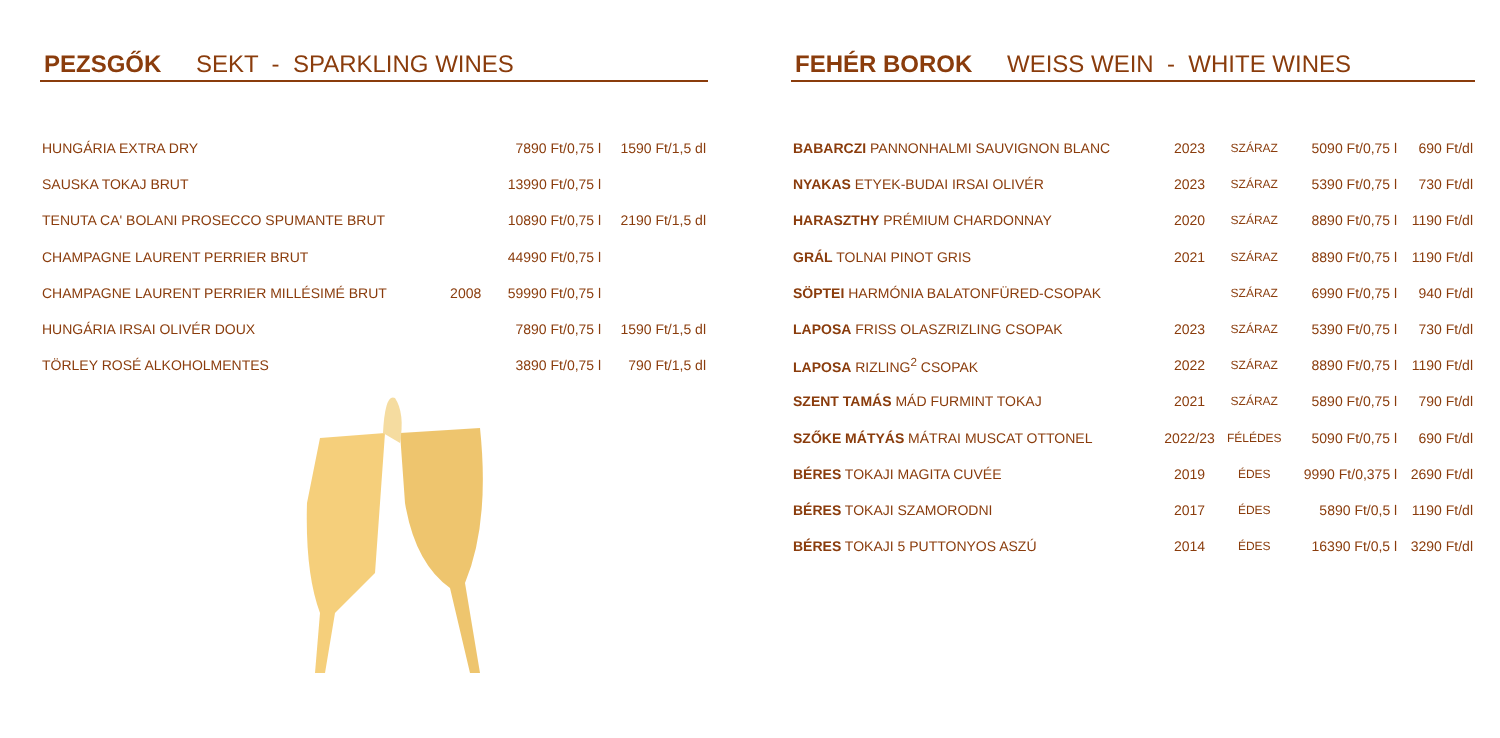PEZSGŐK SEKT - SPARKLING WINES
| HUNGÁRIA EXTRA DRY | | 7890 Ft/0,75 l | 1590 Ft/1,5 dl |
| SAUSKA TOKAJ BRUT | | 13990 Ft/0,75 l | |
| TENUTA CA' BOLANI PROSECCO SPUMANTE BRUT | | 10890 Ft/0,75 l | 2190 Ft/1,5 dl |
| CHAMPAGNE LAURENT PERRIER BRUT | | 44990 Ft/0,75 l | |
| CHAMPAGNE LAURENT PERRIER MILLÉSIMÉ BRUT | 2008 | 59990 Ft/0,75 l | |
| HUNGÁRIA IRSAI OLIVÉR DOUX | | 7890 Ft/0,75 l | 1590 Ft/1,5 dl |
| TÖRLEY ROSÉ ALKOHOLMENTES | | 3890 Ft/0,75 l | 790 Ft/1,5 dl |
FEHÉR BOROK WEISS WEIN - WHITE WINES
| BABARCZI PANNONHALMI SAUVIGNON BLANC | 2023 | SZÁRAZ | 5090 Ft/0,75 l | 690 Ft/dl |
| NYAKAS ETYEK-BUDAI IRSAI OLIVÉR | 2023 | SZÁRAZ | 5390 Ft/0,75 l | 730 Ft/dl |
| HARASZTHY PRÉMIUM CHARDONNAY | 2020 | SZÁRAZ | 8890 Ft/0,75 l | 1190 Ft/dl |
| GRÁL TOLNAI PINOT GRIS | 2021 | SZÁRAZ | 8890 Ft/0,75 l | 1190 Ft/dl |
| SÖPTEI HARMÓNIA BALATONFÜRED-CSOPAK | | SZÁRAZ | 6990 Ft/0,75 l | 940 Ft/dl |
| LAPOSA FRISS OLASZRIZLING CSOPAK | 2023 | SZÁRAZ | 5390 Ft/0,75 l | 730 Ft/dl |
| LAPOSA RIZLING<sup>2</sup> CSOPAK | 2022 | SZÁRAZ | 8890 Ft/0,75 l | 1190 Ft/dl |
| SZENT TAMÁS MÁD FURMINT TOKAJ | 2021 | SZÁRAZ | 5890 Ft/0,75 l | 790 Ft/dl |
| SZŐKE MÁTYÁS MÁTRAI MUSCAT OTTONEL | 2022/23 | FÉLÉDES | 5090 Ft/0,75 l | 690 Ft/dl |
| BÉRES TOKAJI MAGITA CUVÉE | 2019 | ÉDES | 9990 Ft/0,375 l | 2690 Ft/dl |
| BÉRES TOKAJI SZAMORODNI | 2017 | ÉDES | 5890 Ft/0,5 l | 1190 Ft/dl |
| BÉRES TOKAJI 5 PUTTONYOS ASZÚ | 2014 | ÉDES | 16390 Ft/0,5 l | 3290 Ft/dl |